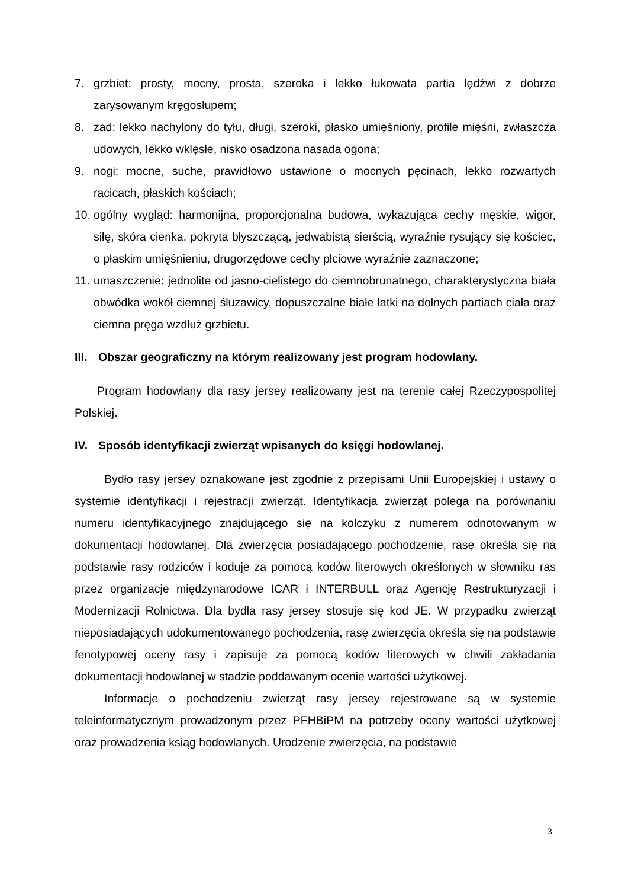7. grzbiet: prosty, mocny, prosta, szeroka i lekko łukowata partia lędźwi z dobrze zarysowanym kręgosłupem;
8. zad: lekko nachylony do tyłu, długi, szeroki, płasko umięśniony, profile mięśni, zwłaszcza udowych, lekko wklęsłe, nisko osadzona nasada ogona;
9. nogi: mocne, suche, prawidłowo ustawione o mocnych pęcinach, lekko rozwartych racicach, płaskich kościach;
10. ogólny wygląd: harmonijna, proporcjonalna budowa, wykazująca cechy męskie, wigor, siłę, skóra cienka, pokryta błyszczącą, jedwabistą sierścią, wyraźnie rysujący się kościec, o płaskim umięśnieniu, drugorzędowe cechy płciowe wyraźnie zaznaczone;
11. umaszczenie: jednolite od jasno-cielistego do ciemnobrunatnego, charakterystyczna biała obwódka wokół ciemnej śluzawicy, dopuszczalne białe łatki na dolnych partiach ciała oraz ciemna pręga wzdłuż grzbietu.
III. Obszar geograficzny na którym realizowany jest program hodowlany.
Program hodowlany dla rasy jersey realizowany jest na terenie całej Rzeczypospolitej Polskiej.
IV. Sposób identyfikacji zwierząt wpisanych do księgi hodowlanej.
Bydło rasy jersey oznakowane jest zgodnie z przepisami Unii Europejskiej i ustawy o systemie identyfikacji i rejestracji zwierząt. Identyfikacja zwierząt polega na porównaniu numeru identyfikacyjnego znajdującego się na kolczyku z numerem odnotowanym w dokumentacji hodowlanej. Dla zwierzęcia posiadającego pochodzenie, rasę określa się na podstawie rasy rodziców i koduje za pomocą kodów literowych określonych w słowniku ras przez organizacje międzynarodowe ICAR i INTERBULL oraz Agencję Restrukturyzacji i Modernizacji Rolnictwa. Dla bydła rasy jersey stosuje się kod JE. W przypadku zwierząt nieposiadających udokumentowanego pochodzenia, rasę zwierzęcia określa się na podstawie fenotypowej oceny rasy i zapisuje za pomocą kodów literowych w chwili zakładania dokumentacji hodowlanej w stadzie poddawanym ocenie wartości użytkowej.
Informacje o pochodzeniu zwierząt rasy jersey rejestrowane są w systemie teleinformatycznym prowadzonym przez PFHBiPM na potrzeby oceny wartości użytkowej oraz prowadzenia ksiąg hodowlanych. Urodzenie zwierzęcia, na podstawie
3